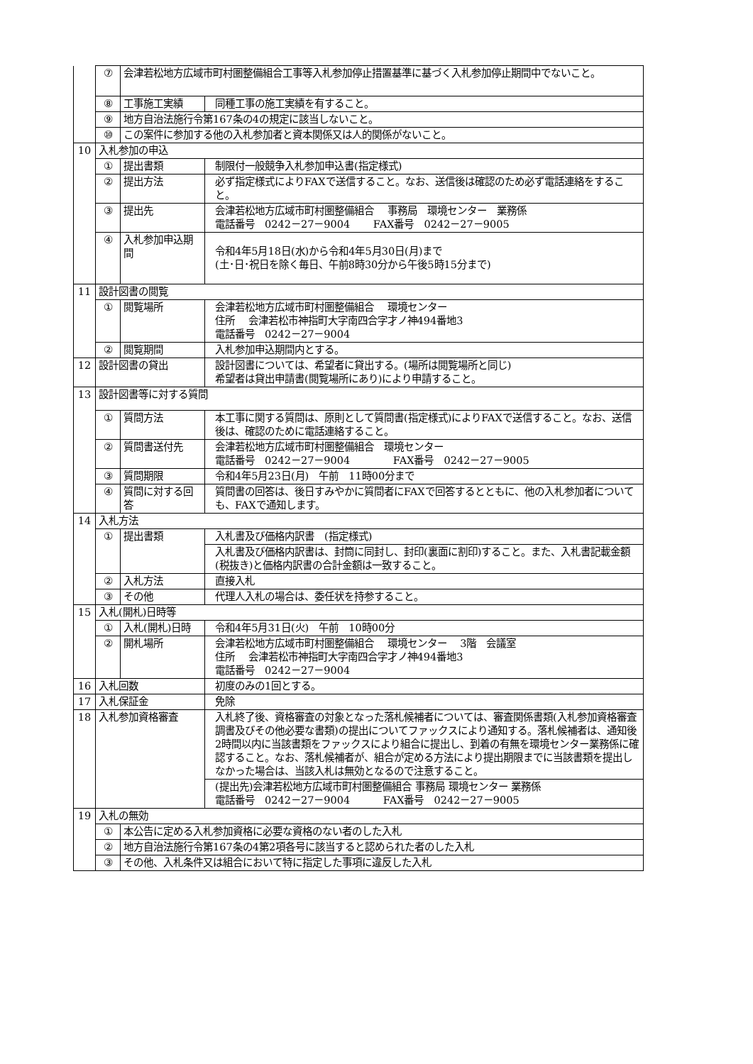| | ⑦ | 会津若松地方広域市町村圏整備組合工事等入札参加停止措置基準に基づく入札参加停止期間中でないこと。 | |
| | ⑧ | 工事施工実績 | 同種工事の施工実績を有すること。 |
| | ⑨ | 地方自治法施行令第167条の4の規定に該当しないこと。 | |
| | ⑩ | この案件に参加する他の入札参加者と資本関係又は人的関係がないこと。 | |
| 10 | 入札参加の申込 | | |
| | ① | 提出書類 | 制限付一般競争入札参加申込書(指定様式) |
| | ② | 提出方法 | 必ず指定様式によりFAXで送信すること。なお、送信後は確認のため必ず電話連絡をすること。 |
| | ③ | 提出先 | 会津若松地方広域市町村圏整備組合 事務局 環境センター 業務係 電話番号 0242－27－9004 FAX番号 0242－27－9005 |
| | ④ | 入札参加申込期間 | 令和4年5月18日(水)から令和4年5月30日(月)まで (土･日･祝日を除く毎日、午前8時30分から午後5時15分まで) |
| 11 | 設計図書の閲覧 | | |
| | ① | 閲覧場所 | 会津若松地方広域市町村圏整備組合 環境センター 住所 会津若松市神指町大字南四合字才ノ神494番地3 電話番号 0242－27－9004 |
| | ② | 閲覧期間 | 入札参加申込期間内とする。 |
| 12 | 設計図書の貸出 | | 設計図書については、希望者に貸出する。(場所は閲覧場所と同じ) 希望者は貸出申請書(閲覧場所にあり)により申請すること。 |
| 13 | 設計図書等に対する質問 | | |
| | ① | 質問方法 | 本工事に関する質問は、原則として質問書(指定様式)によりFAXで送信すること。なお、送信後は、確認のために電話連絡すること。 |
| | ② | 質問書送付先 | 会津若松地方広域市町村圏整備組合 環境センター 電話番号 0242－27－9004 FAX番号 0242－27－9005 |
| | ③ | 質問期限 | 令和4年5月23日(月) 午前 11時00分まで |
| | ④ | 質問に対する回答 | 質問書の回答は、後日すみやかに質問者にFAXで回答するとともに、他の入札参加者についても、FAXで通知します。 |
| 14 | 入札方法 | | |
| | ① | 提出書類 | 入札書及び価格内訳書 (指定様式) |
| | | | 入札書及び価格内訳書は、封筒に同封し、封印(裏面に割印)すること。また、入札書記載金額(税抜き)と価格内訳書の合計金額は一致すること。 |
| | ② | 入札方法 | 直接入札 |
| | ③ | その他 | 代理人入札の場合は、委任状を持参すること。 |
| 15 | 入札(開札)日時等 | | |
| | ① | 入札(開札)日時 | 令和4年5月31日(火) 午前 10時00分 |
| | ② | 開札場所 | 会津若松地方広域市町村圏整備組合 環境センター 3階 会議室 住所 会津若松市神指町大字南四合字才ノ神494番地3 電話番号 0242－27－9004 |
| 16 | 入札回数 | | 初度のみの1回とする。 |
| 17 | 入札保証金 | | 免除 |
| 18 | 入札参加資格審査 | | 入札終了後、資格審査の対象となった落札候補者については、審査関係書類(入札参加資格審査調書及びその他必要な書類)の提出についてファックスにより通知する。落札候補者は、通知後2時間以内に当該書類をファックスにより組合に提出し、到着の有無を環境センター業務係に確認すること。なお、落札候補者が、組合が定める方法により提出期限までに当該書類を提出しなかった場合は、当該入札は無効となるので注意すること。 |
| | | | (提出先)会津若松地方広域市町村圏整備組合 事務局 環境センター 業務係 電話番号 0242－27－9004 FAX番号 0242－27－9005 |
| 19 | 入札の無効 | | |
| | ① | 本公告に定める入札参加資格に必要な資格のない者のした入札 | |
| | ② | 地方自治法施行令第167条の4第2項各号に該当すると認められた者のした入札 | |
| | ③ | その他、入札条件又は組合において特に指定した事項に違反した入札 | |